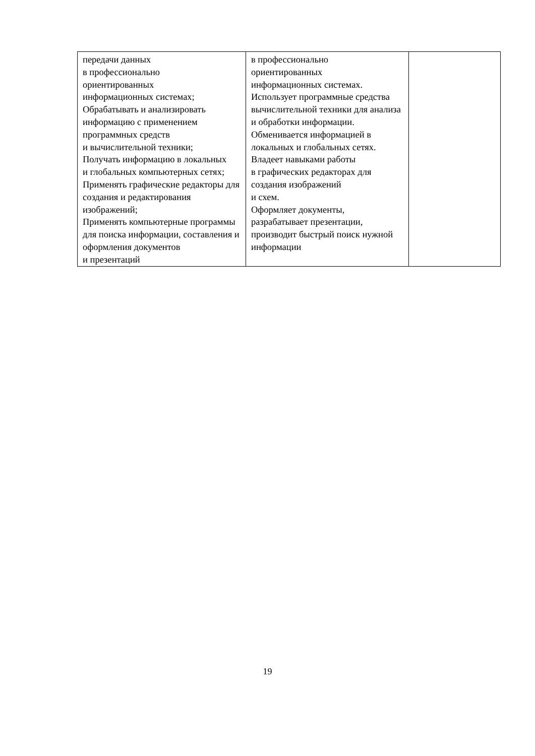| передачи данных в профессионально ориентированных информационных системах; Обрабатывать и анализировать информацию с применением программных средств и вычислительной техники; Получать информацию в локальных и глобальных компьютерных сетях; Применять графические редакторы для создания и редактирования изображений; Применять компьютерные программы для поиска информации, составления и оформления документов и презентаций | в профессионально ориентированных информационных системах. Использует программные средства вычислительной техники для анализа и обработки информации. Обменивается информацией в локальных и глобальных сетях. Владеет навыками работы в графических редакторах для создания изображений и схем. Оформляет документы, разрабатывает презентации, производит быстрый поиск нужной информации | |
19